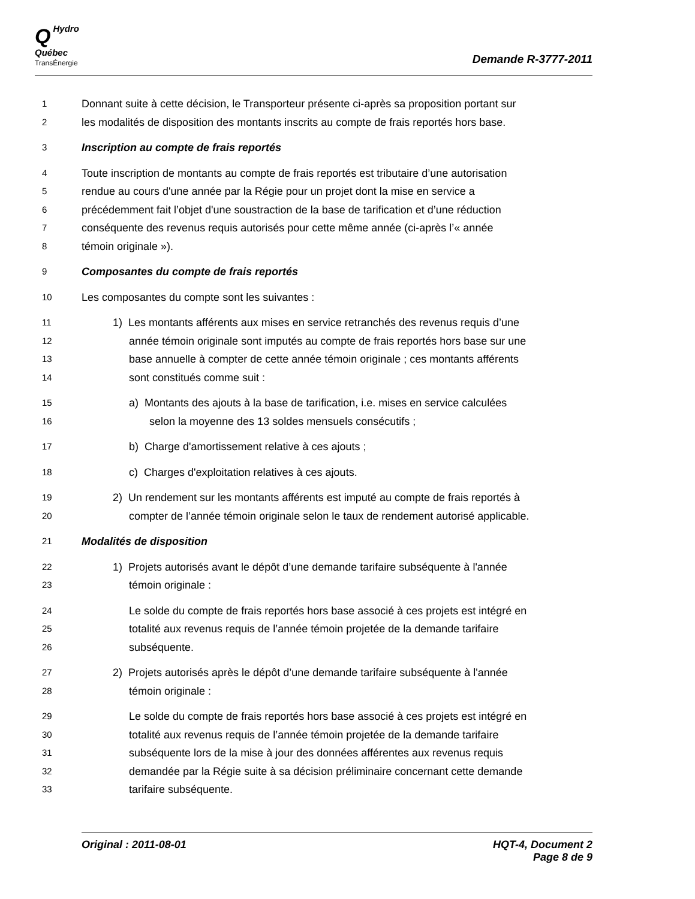QHydro
Québec
TransÉnergie
Demande R-3777-2011
1 Donnant suite à cette décision, le Transporteur présente ci-après sa proposition portant sur
2 les modalités de disposition des montants inscrits au compte de frais reportés hors base.
3 Inscription au compte de frais reportés
4 Toute inscription de montants au compte de frais reportés est tributaire d’une autorisation
5 rendue au cours d'une année par la Régie pour un projet dont la mise en service a
6 précédemment fait l’objet d'une soustraction de la base de tarification et d’une réduction
7 conséquente des revenus requis autorisés pour cette même année (ci-après l’« année
8 témoin originale »).
9 Composantes du compte de frais reportés
10 Les composantes du compte sont les suivantes :
11 1) Les montants afférents aux mises en service retranchés des revenus requis d’une
12 année témoin originale sont imputés au compte de frais reportés hors base sur une
13 base annuelle à compter de cette année témoin originale ; ces montants afférents
14 sont constitués comme suit :
15 a) Montants des ajouts à la base de tarification, i.e. mises en service calculées
16 selon la moyenne des 13 soldes mensuels consécutifs ;
17 b) Charge d'amortissement relative à ces ajouts ;
18 c) Charges d'exploitation relatives à ces ajouts.
19 2) Un rendement sur les montants afférents est imputé au compte de frais reportés à
20 compter de l’année témoin originale selon le taux de rendement autorisé applicable.
21 Modalités de disposition
22 1) Projets autorisés avant le dépôt d’une demande tarifaire subséquente à l'année
23 témoin originale :
24 Le solde du compte de frais reportés hors base associé à ces projets est intégré en
25 totalité aux revenus requis de l’année témoin projetée de la demande tarifaire
26 subséquente.
27 2) Projets autorisés après le dépôt d’une demande tarifaire subséquente à l'année
28 témoin originale :
29 Le solde du compte de frais reportés hors base associé à ces projets est intégré en
30 totalité aux revenus requis de l’année témoin projetée de la demande tarifaire
31 subséquente lors de la mise à jour des données afférentes aux revenus requis
32 demandée par la Régie suite à sa décision préliminaire concernant cette demande
33 tarifaire subséquente.
Original : 2011-08-01 HQT-4, Document 2
Page 8 de 9